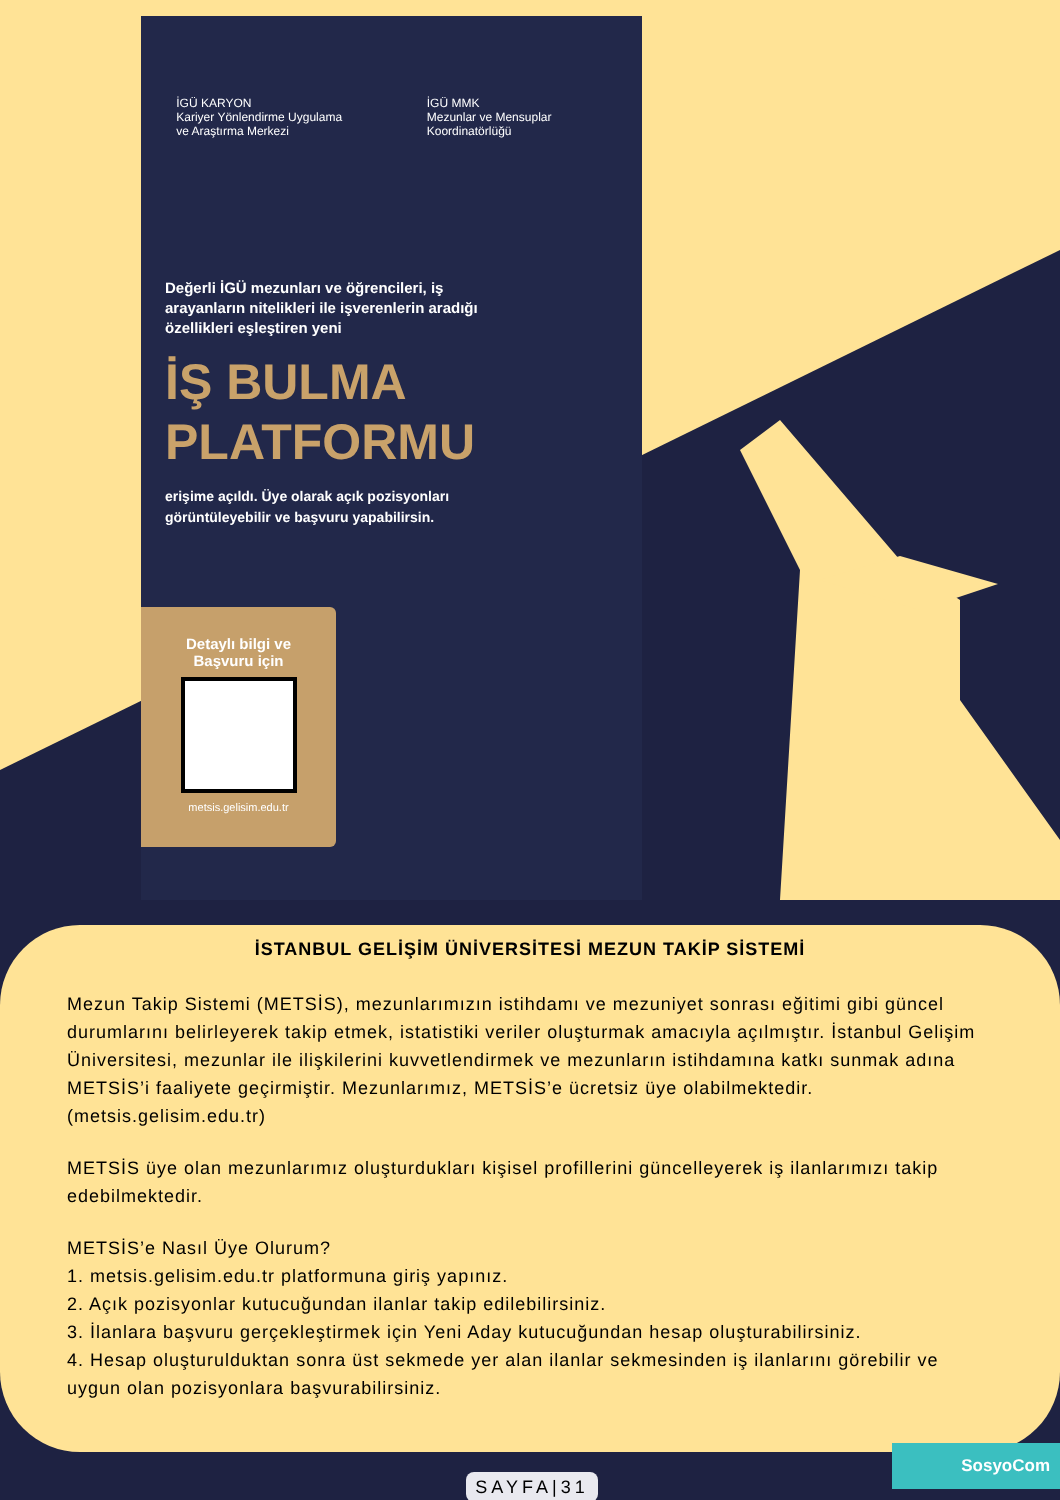İGÜ KARYON
Kariyer Yönlendirme Uygulama ve Araştırma Merkezi
İGÜ MMK
Mezunlar ve Mensuplar Koordinatörlüğü
Değerli İGÜ mezunları ve öğrencileri, iş arayanların nitelikleri ile işverenlerin aradığı özellikleri eşleştiren yeni
İŞ BULMA
PLATFORMU
erişime açıldı. Üye olarak açık pozisyonları görüntüleyebilir ve başvuru yapabilirsin.
Detaylı bilgi ve
Başvuru için
metsis.gelisim.edu.tr
İSTANBUL GELİŞİM ÜNİVERSİTESİ MEZUN TAKİP SİSTEMİ
Mezun Takip Sistemi (METSİS), mezunlarımızın istihdamı ve mezuniyet sonrası eğitimi gibi güncel durumlarını belirleyerek takip etmek, istatistiki veriler oluşturmak amacıyla açılmıştır. İstanbul Gelişim Üniversitesi, mezunlar ile ilişkilerini kuvvetlendirmek ve mezunların istihdamına katkı sunmak adına METSİS’i faaliyete geçirmiştir. Mezunlarımız, METSİS’e ücretsiz üye olabilmektedir. (metsis.gelisim.edu.tr)
METSİS üye olan mezunlarımız oluşturdukları kişisel profillerini güncelleyerek iş ilanlarımızı takip edebilmektedir.
METSİS’e Nasıl Üye Olurum?
1. metsis.gelisim.edu.tr platformuna giriş yapınız.
2. Açık pozisyonlar kutucuğundan ilanlar takip edilebilirsiniz.
3. İlanlara başvuru gerçekleştirmek için Yeni Aday kutucuğundan hesap oluşturabilirsiniz.
4. Hesap oluşturulduktan sonra üst sekmede yer alan ilanlar sekmesinden iş ilanlarını görebilir ve uygun olan pozisyonlara başvurabilirsiniz.
SosyoCom
SAYFA|31